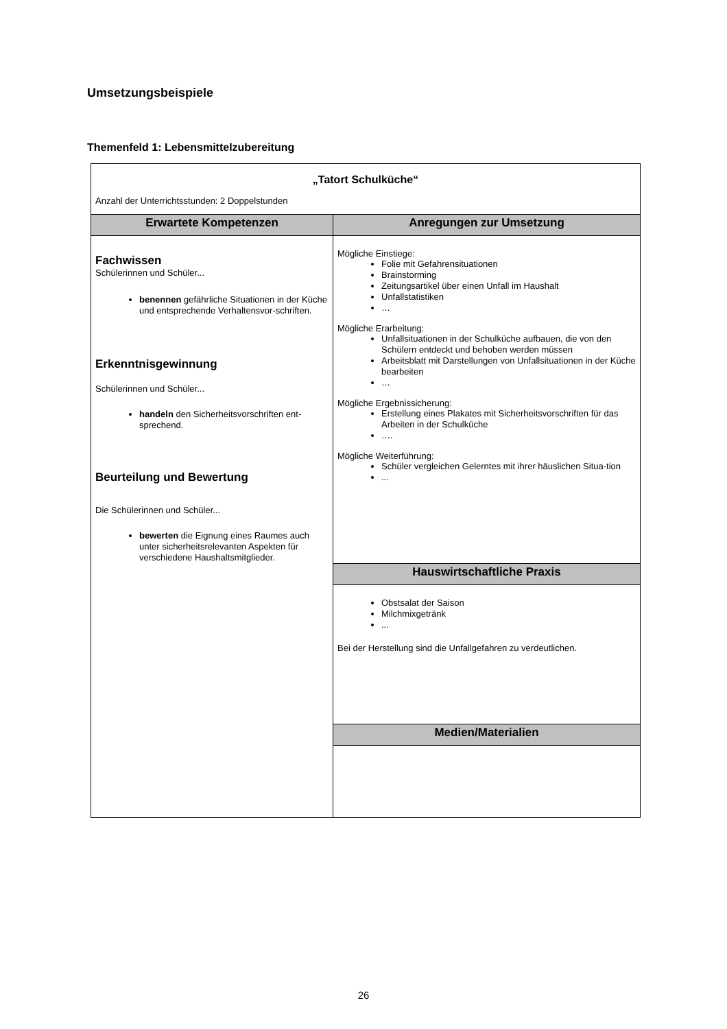Umsetzungsbeispiele
Themenfeld 1: Lebensmittelzubereitung
| „Tatort Schulküche“ Anzahl der Unterrichtsstunden: 2 Doppelstunden | |
| Erwartete Kompetenzen | Anregungen zur Umsetzung |
| Fachwissen Schülerinnen und Schüler... benennen gefährliche Situationen in der Küche und entsprechende Verhaltensvor-schriften. Erkenntnisgewinnung Schülerinnen und Schüler... handeln den Sicherheitsvorschriften ent-sprechend. Beurteilung und Bewertung Die Schülerinnen und Schüler... bewerten die Eignung eines Raumes auch unter sicherheitsrelevanten Aspekten für verschiedene Haushaltsmitglieder. | Mögliche Einstiege: Folie mit Gefahrensituationen Brainstorming Zeitungsartikel über einen Unfall im Haushalt Unfallstatistiken … Mögliche Erarbeitung: Unfallsituationen in der Schulküche aufbauen, die von den Schülern entdeckt und behoben werden müssen Arbeitsblatt mit Darstellungen von Unfallsituationen in der Küche bearbeiten … Mögliche Ergebnissicherung: Erstellung eines Plakates mit Sicherheitsvorschriften für das Arbeiten in der Schulküche …. Mögliche Weiterführung: Schüler vergleichen Gelerntes mit ihrer häuslichen Situa-tion ... |
| | Hauswirtschaftliche Praxis |
| | Obstsalat der Saison Milchmixgetränk ... Bei der Herstellung sind die Unfallgefahren zu verdeutlichen. |
| | Medien/Materialien |
26